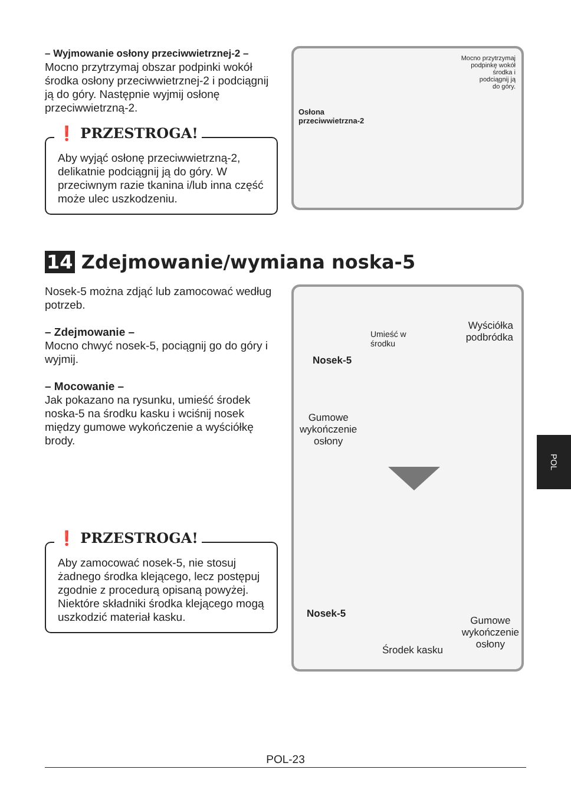– Wyjmowanie osłony przeciwwietrznej-2 –
Mocno przytrzymaj obszar podpinki wokół środka osłony przeciwwietrznej-2 i podciągnij ją do góry. Następnie wyjmij osłonę przeciwwietrzną-2.
❗ PRZESTROGA!
Aby wyjąć osłonę przeciwwietrzną-2, delikatnie podciągnij ją do góry. W przeciwnym razie tkanina i/lub inna część może ulec uszkodzeniu.
Mocno przytrzymaj
podpinkę wokół
środka i
podciągnij ją
do góry.
Osłona
przeciwwietrzna-2
14 Zdejmowanie/wymiana noska-5
Nosek-5 można zdjąć lub zamocować według potrzeb.
– Zdejmowanie –
Mocno chwyć nosek-5, pociągnij go do góry i wyjmij.
– Mocowanie –
Jak pokazano na rysunku, umieść środek noska-5 na środku kasku i wciśnij nosek między gumowe wykończenie a wyściółkę brody.
❗ PRZESTROGA!
Aby zamocować nosek-5, nie stosuj żadnego środka klejącego, lecz postępuj zgodnie z procedurą opisaną powyżej. Niektóre składniki środka klejącego mogą uszkodzić materiał kasku.
Umieść w
środku
Wyściółka
podbródka
Nosek-5
Gumowe
wykończenie
osłony
Nosek-5
Gumowe
wykończenie
osłony
Środek kasku
POL
POL-23